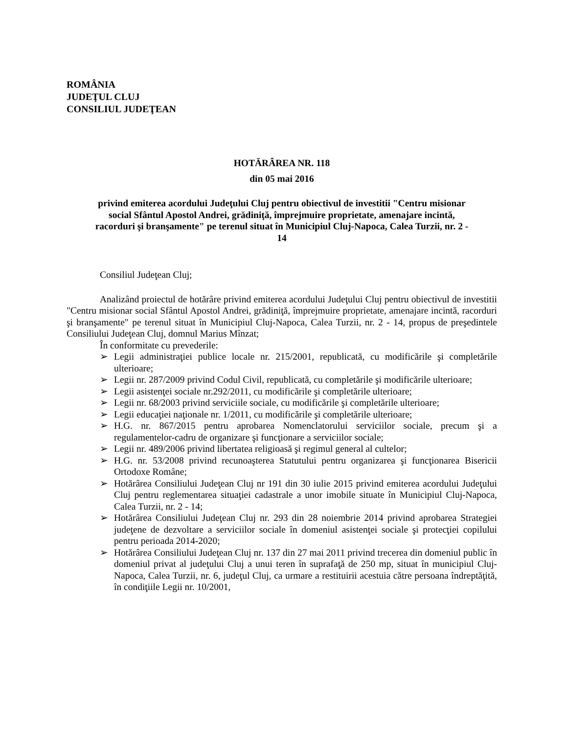ROMÂNIA
JUDEŢUL CLUJ
CONSILIUL JUDEŢEAN
HOTĂRÂREA NR. 118
din 05 mai 2016
privind emiterea acordului Judeţului Cluj pentru obiectivul de investitii "Centru misionar social Sfântul Apostol Andrei, grădiniţă, împrejmuire proprietate, amenajare incintă, racorduri şi branşamente" pe terenul situat în Municipiul Cluj-Napoca, Calea Turzii, nr. 2 - 14
Consiliul Judeţean Cluj;
Analizând proiectul de hotărâre privind emiterea acordului Judeţului Cluj pentru obiectivul de investitii "Centru misionar social Sfântul Apostol Andrei, grădiniţă, împrejmuire proprietate, amenajare incintă, racorduri şi branşamente" pe terenul situat în Municipiul Cluj-Napoca, Calea Turzii, nr. 2 - 14, propus de preşedintele Consiliului Judeţean Cluj, domnul Marius Mînzat;
În conformitate cu prevederile:
➢ Legii administraţiei publice locale nr. 215/2001, republicată, cu modificările şi completările ulterioare;
➢ Legii nr. 287/2009 privind Codul Civil, republicată, cu completările şi modificările ulterioare;
➢ Legii asistenţei sociale nr.292/2011, cu modificările şi completările ulterioare;
➢ Legii nr. 68/2003 privind serviciile sociale, cu modificările şi completările ulterioare;
➢ Legii educaţiei naţionale nr. 1/2011, cu modificările şi completările ulterioare;
➢ H.G. nr. 867/2015 pentru aprobarea Nomenclatorului serviciilor sociale, precum şi a regulamentelor-cadru de organizare şi funcţionare a serviciilor sociale;
➢ Legii nr. 489/2006 privind libertatea religioasă şi regimul general al cultelor;
➢ H.G. nr. 53/2008 privind recunoaşterea Statutului pentru organizarea şi funcţionarea Bisericii Ortodoxe Române;
➢ Hotărârea Consiliului Judeţean Cluj nr 191 din 30 iulie 2015 privind emiterea acordului Judeţului Cluj pentru reglementarea situaţiei cadastrale a unor imobile situate în Municipiul Cluj-Napoca, Calea Turzii, nr. 2 - 14;
➢ Hotărârea Consiliului Judeţean Cluj nr. 293 din 28 noiembrie 2014 privind aprobarea Strategiei judeţene de dezvoltare a serviciilor sociale în domeniul asistenţei sociale şi protecţiei copilului pentru perioada 2014-2020;
➢ Hotărârea Consiliului Judeţean Cluj nr. 137 din 27 mai 2011 privind trecerea din domeniul public în domeniul privat al judeţului Cluj a unui teren în suprafaţă de 250 mp, situat în municipiul Cluj-Napoca, Calea Turzii, nr. 6, judeţul Cluj, ca urmare a restituirii acestuia către persoana îndreptăţită, în condiţiile Legii nr. 10/2001,